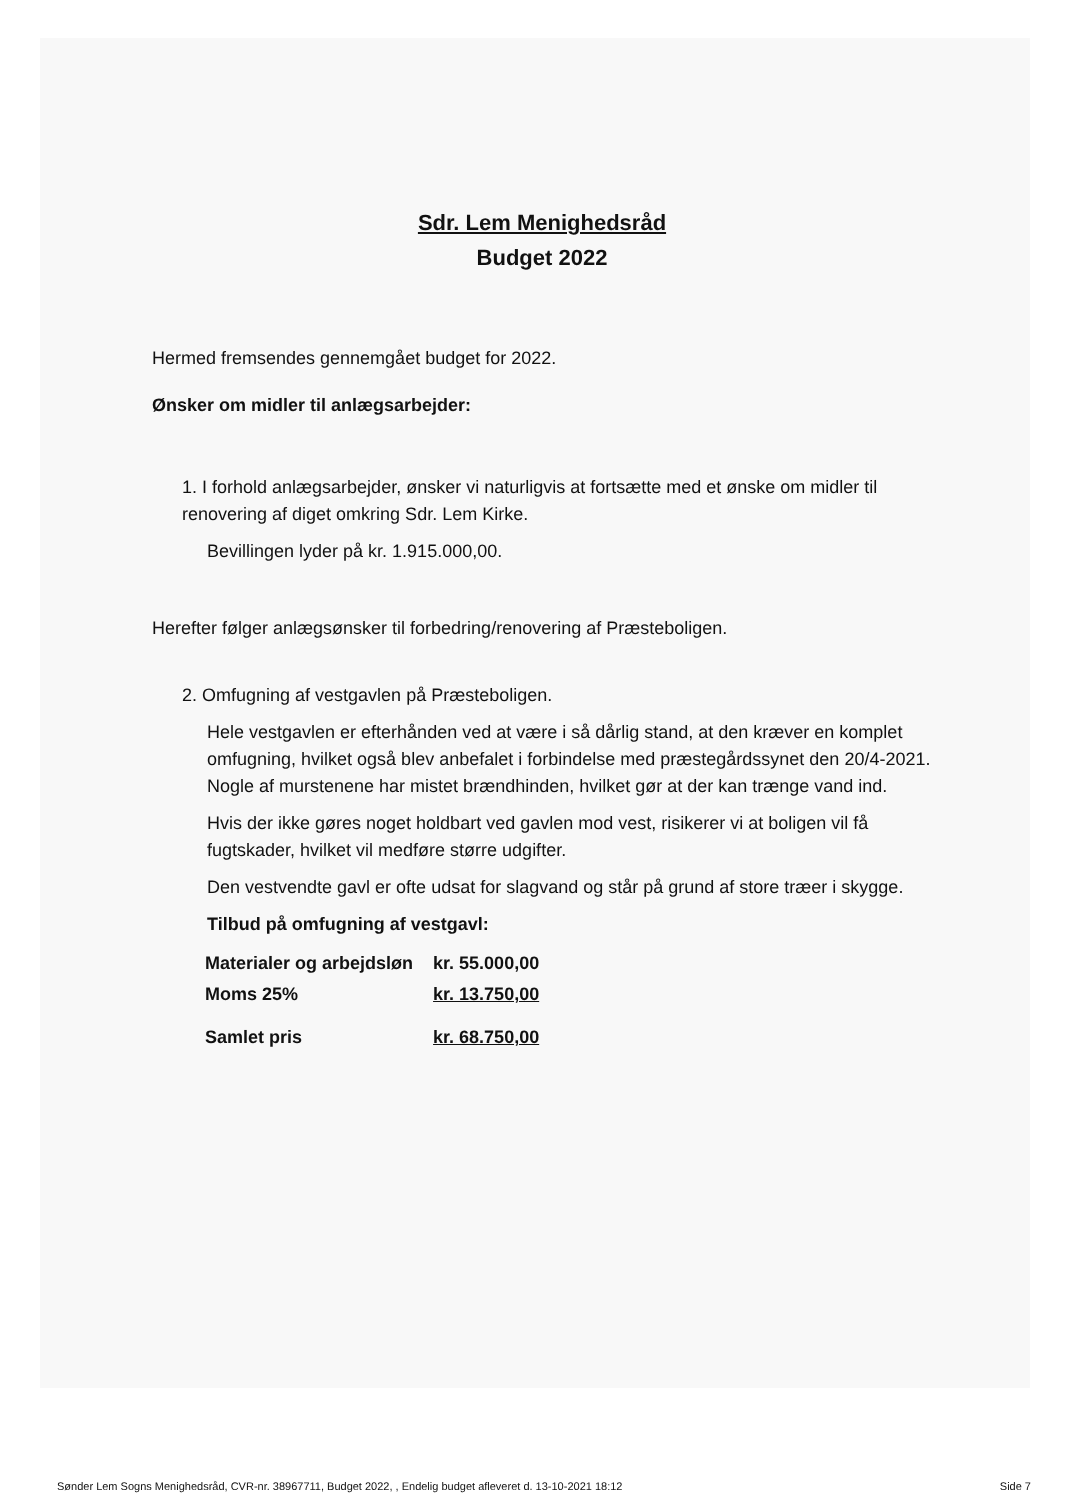Sdr. Lem Menighedsråd
Budget 2022
Hermed fremsendes gennemgået budget for 2022.
Ønsker om midler til anlægsarbejder:
1. I forhold anlægsarbejder, ønsker vi naturligvis at fortsætte med et ønske om midler til renovering af diget omkring Sdr. Lem Kirke.
Bevillingen lyder på kr. 1.915.000,00.
Herefter følger anlægsønsker til forbedring/renovering af Præsteboligen.
2. Omfugning af vestgavlen på Præsteboligen.
Hele vestgavlen er efterhånden ved at være i så dårlig stand, at den kræver en komplet omfugning, hvilket også blev anbefalet i forbindelse med præstegårdssynet den 20/4-2021.
Nogle af murstenene har mistet brændhinden, hvilket gør at der kan trænge vand ind.
Hvis der ikke gøres noget holdbart ved gavlen mod vest, risikerer vi at boligen vil få fugtskader, hvilket vil medføre større udgifter.
Den vestvendte gavl er ofte udsat for slagvand og står på grund af store træer i skygge.
Tilbud på omfugning af vestgavl:
| Materialer og arbejdsløn | kr. 55.000,00 |
| Moms 25% | kr. 13.750,00 |
| Samlet pris | kr. 68.750,00 |
Sønder Lem Sogns Menighedsråd, CVR-nr. 38967711, Budget 2022, , Endelig budget afleveret d. 13-10-2021 18:12 Side 7